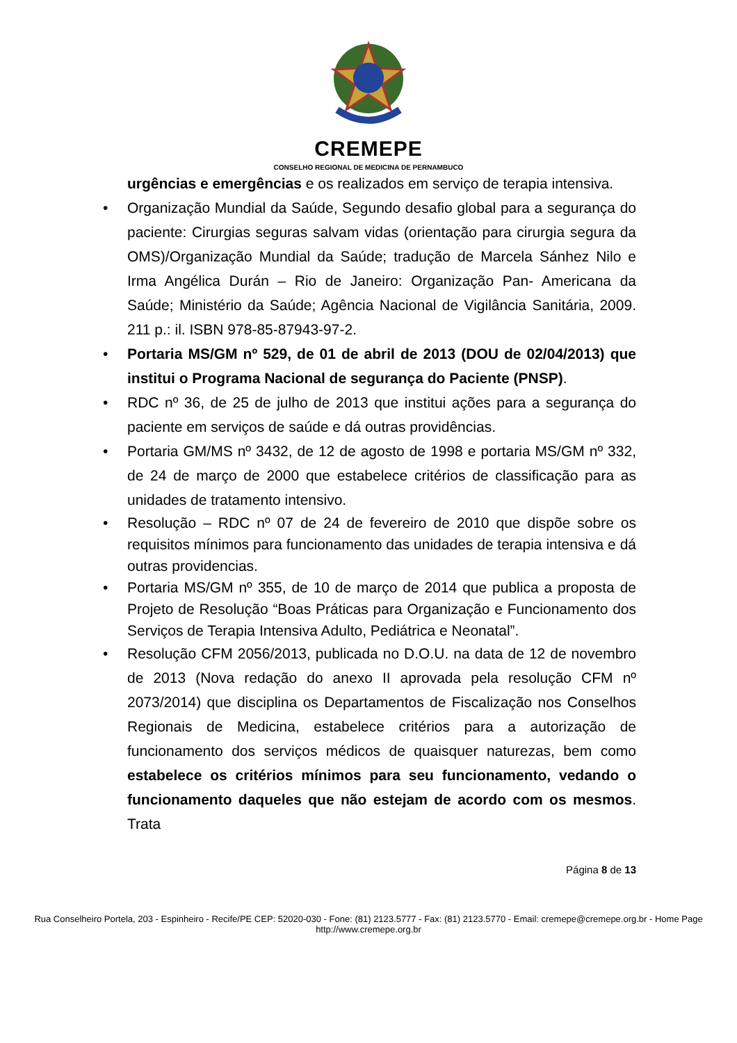CREMEPE
CONSELHO REGIONAL DE MEDICINA DE PERNAMBUCO
urgências e emergências e os realizados em serviço de terapia intensiva.
• Organização Mundial da Saúde, Segundo desafio global para a segurança do paciente: Cirurgias seguras salvam vidas (orientação para cirurgia segura da OMS)/Organização Mundial da Saúde; tradução de Marcela Sánhez Nilo e Irma Angélica Durán – Rio de Janeiro: Organização Pan- Americana da Saúde; Ministério da Saúde; Agência Nacional de Vigilância Sanitária, 2009. 211 p.: il. ISBN 978-85-87943-97-2.
• Portaria MS/GM nº 529, de 01 de abril de 2013 (DOU de 02/04/2013) que institui o Programa Nacional de segurança do Paciente (PNSP).
• RDC nº 36, de 25 de julho de 2013 que institui ações para a segurança do paciente em serviços de saúde e dá outras providências.
• Portaria GM/MS nº 3432, de 12 de agosto de 1998 e portaria MS/GM nº 332, de 24 de março de 2000 que estabelece critérios de classificação para as unidades de tratamento intensivo.
• Resolução – RDC nº 07 de 24 de fevereiro de 2010 que dispõe sobre os requisitos mínimos para funcionamento das unidades de terapia intensiva e dá outras providencias.
• Portaria MS/GM nº 355, de 10 de março de 2014 que publica a proposta de Projeto de Resolução “Boas Práticas para Organização e Funcionamento dos Serviços de Terapia Intensiva Adulto, Pediátrica e Neonatal”.
• Resolução CFM 2056/2013, publicada no D.O.U. na data de 12 de novembro de 2013 (Nova redação do anexo II aprovada pela resolução CFM nº 2073/2014) que disciplina os Departamentos de Fiscalização nos Conselhos Regionais de Medicina, estabelece critérios para a autorização de funcionamento dos serviços médicos de quaisquer naturezas, bem como estabelece os critérios mínimos para seu funcionamento, vedando o funcionamento daqueles que não estejam de acordo com os mesmos. Trata
Página 8 de 13
Rua Conselheiro Portela, 203 - Espinheiro - Recife/PE CEP: 52020-030 - Fone: (81) 2123.5777 - Fax: (81) 2123.5770 - Email: cremepe@cremepe.org.br - Home Page http://www.cremepe.org.br